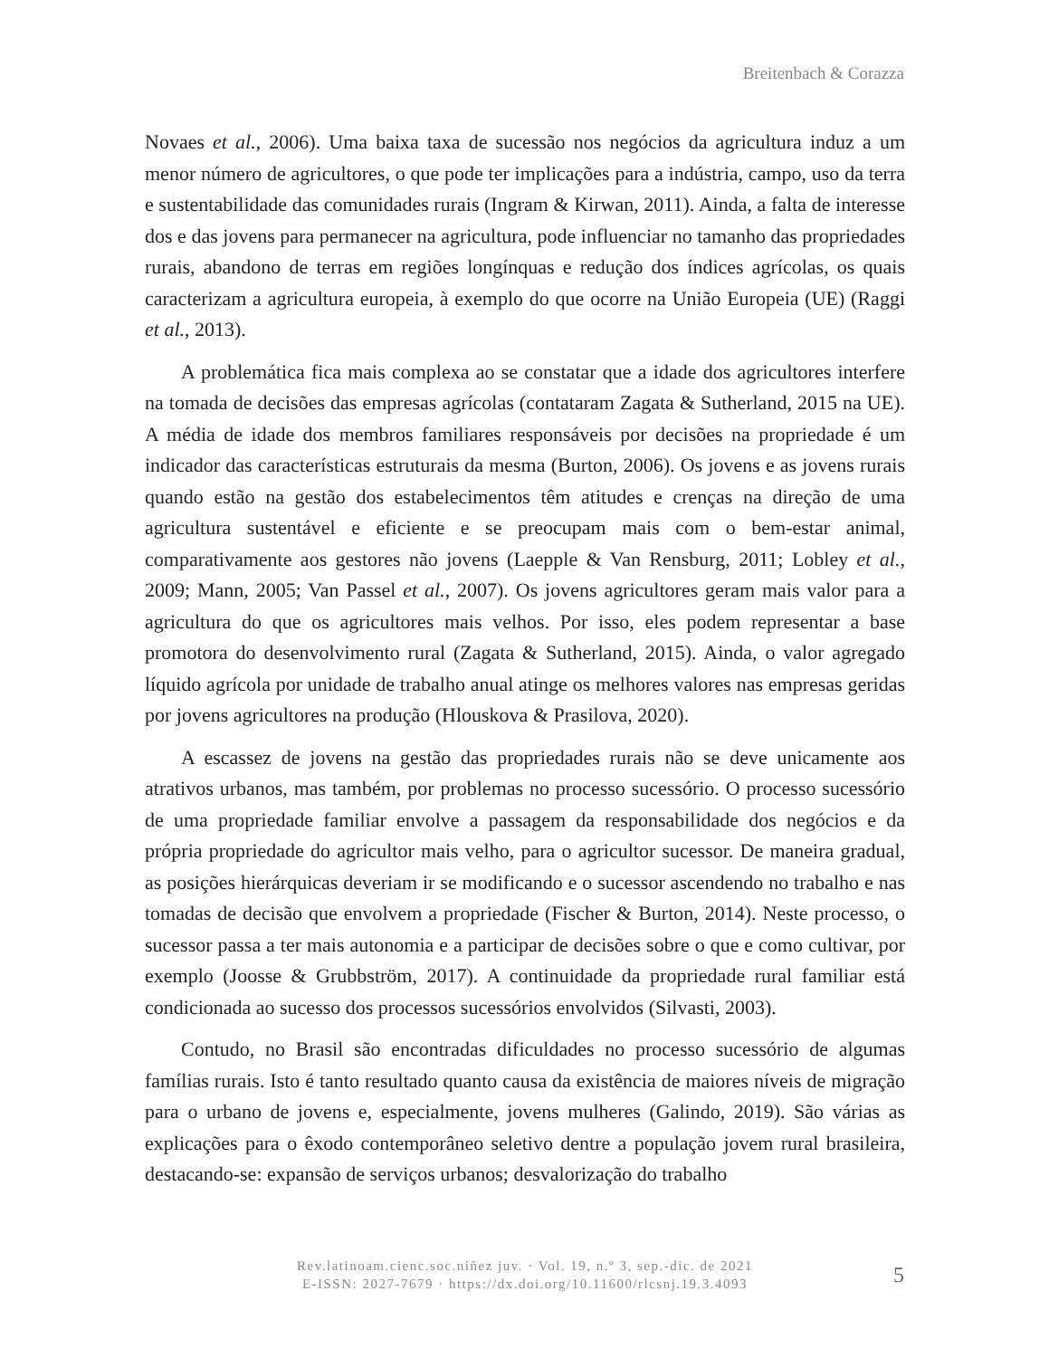Breitenbach & Corazza
Novaes et al., 2006). Uma baixa taxa de sucessão nos negócios da agricultura induz a um menor número de agricultores, o que pode ter implicações para a indústria, campo, uso da terra e sustentabilidade das comunidades rurais (Ingram & Kirwan, 2011). Ainda, a falta de interesse dos e das jovens para permanecer na agricultura, pode influenciar no tamanho das propriedades rurais, abandono de terras em regiões longínquas e redução dos índices agrícolas, os quais caracterizam a agricultura europeia, à exemplo do que ocorre na União Europeia (UE) (Raggi et al., 2013).
A problemática fica mais complexa ao se constatar que a idade dos agricultores interfere na tomada de decisões das empresas agrícolas (contataram Zagata & Sutherland, 2015 na UE). A média de idade dos membros familiares responsáveis por decisões na propriedade é um indicador das características estruturais da mesma (Burton, 2006). Os jovens e as jovens rurais quando estão na gestão dos estabelecimentos têm atitudes e crenças na direção de uma agricultura sustentável e eficiente e se preocupam mais com o bem-estar animal, comparativamente aos gestores não jovens (Laepple & Van Rensburg, 2011; Lobley et al., 2009; Mann, 2005; Van Passel et al., 2007). Os jovens agricultores geram mais valor para a agricultura do que os agricultores mais velhos. Por isso, eles podem representar a base promotora do desenvolvimento rural (Zagata & Sutherland, 2015). Ainda, o valor agregado líquido agrícola por unidade de trabalho anual atinge os melhores valores nas empresas geridas por jovens agricultores na produção (Hlouskova & Prasilova, 2020).
A escassez de jovens na gestão das propriedades rurais não se deve unicamente aos atrativos urbanos, mas também, por problemas no processo sucessório. O processo sucessório de uma propriedade familiar envolve a passagem da responsabilidade dos negócios e da própria propriedade do agricultor mais velho, para o agricultor sucessor. De maneira gradual, as posições hierárquicas deveriam ir se modificando e o sucessor ascendendo no trabalho e nas tomadas de decisão que envolvem a propriedade (Fischer & Burton, 2014). Neste processo, o sucessor passa a ter mais autonomia e a participar de decisões sobre o que e como cultivar, por exemplo (Joosse & Grubbström, 2017). A continuidade da propriedade rural familiar está condicionada ao sucesso dos processos sucessórios envolvidos (Silvasti, 2003).
Contudo, no Brasil são encontradas dificuldades no processo sucessório de algumas famílias rurais. Isto é tanto resultado quanto causa da existência de maiores níveis de migração para o urbano de jovens e, especialmente, jovens mulheres (Galindo, 2019). São várias as explicações para o êxodo contemporâneo seletivo dentre a população jovem rural brasileira, destacando-se: expansão de serviços urbanos; desvalorização do trabalho
Rev.latinoam.cienc.soc.niñez juv. · Vol. 19, n.º 3, sep.-dic. de 2021
E-ISSN: 2027-7679 · https://dx.doi.org/10.11600/rlcsnj.19.3.4093
5